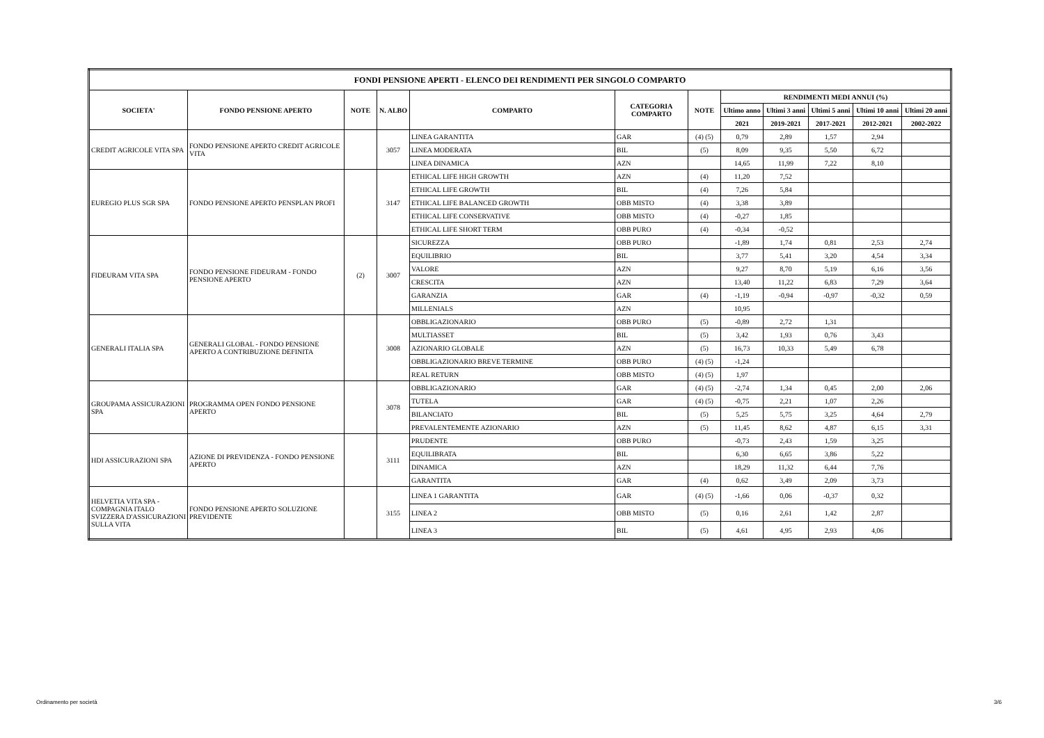| FONDI PENSIONE APERTI - ELENCO DEI RENDIMENTI PER SINGOLO COMPARTO | | | | | | | | | | | |
| --- | --- | --- | --- | --- | --- | --- | --- | --- | --- | --- | --- |
| SOCIETA' | FONDO PENSIONE APERTO | NOTE | N. ALBO | COMPARTO | CATEGORIA COMPARTO | NOTE | RENDIMENTI MEDI ANNUI (%) | | | | |
| | | | | | | | Ultimo anno | Ultimi 3 anni | Ultimi 5 anni | Ultimi 10 anni | Ultimi 20 anni |
| | | | | | | | 2021 | 2019-2021 | 2017-2021 | 2012-2021 | 2002-2022 |
| CREDIT AGRICOLE VITA SPA | FONDO PENSIONE APERTO CREDIT AGRICOLE VITA | | 3057 | LINEA GARANTITA | GAR | (4) (5) | 0,79 | 2,89 | 1,57 | 2,94 | |
| | | | | LINEA MODERATA | BIL | (5) | 8,09 | 9,35 | 5,50 | 6,72 | |
| | | | | LINEA DINAMICA | AZN | | 14,65 | 11,99 | 7,22 | 8,10 | |
| EUREGIO PLUS SGR SPA | FONDO PENSIONE APERTO PENSPLAN PROFI | | 3147 | ETHICAL LIFE HIGH GROWTH | AZN | (4) | 11,20 | 7,52 | | | |
| | | | | ETHICAL LIFE GROWTH | BIL | (4) | 7,26 | 5,84 | | | |
| | | | | ETHICAL LIFE BALANCED GROWTH | OBB MISTO | (4) | 3,38 | 3,89 | | | |
| | | | | ETHICAL LIFE CONSERVATIVE | OBB MISTO | (4) | -0,27 | 1,85 | | | |
| | | | | ETHICAL LIFE SHORT TERM | OBB PURO | (4) | -0,34 | -0,52 | | | |
| FIDEURAM VITA SPA | FONDO PENSIONE FIDEURAM - FONDO PENSIONE APERTO | (2) | 3007 | SICUREZZA | OBB PURO | | -1,89 | 1,74 | 0,81 | 2,53 | 2,74 |
| | | | | EQUILIBRIO | BIL | | 3,77 | 5,41 | 3,20 | 4,54 | 3,34 |
| | | | | VALORE | AZN | | 9,27 | 8,70 | 5,19 | 6,16 | 3,56 |
| | | | | CRESCITA | AZN | | 13,40 | 11,22 | 6,83 | 7,29 | 3,64 |
| | | | | GARANZIA | GAR | (4) | -1,19 | -0,94 | -0,97 | -0,32 | 0,59 |
| | | | | MILLENIALS | AZN | | 10,95 | | | | |
| GENERALI ITALIA SPA | GENERALI GLOBAL - FONDO PENSIONE APERTO A CONTRIBUZIONE DEFINITA | | 3008 | OBBLIGAZIONARIO | OBB PURO | (5) | -0,89 | 2,72 | 1,31 | | |
| | | | | MULTIASSET | BIL | (5) | 3,42 | 1,93 | 0,76 | 3,43 | |
| | | | | AZIONARIO GLOBALE | AZN | (5) | 16,73 | 10,33 | 5,49 | 6,78 | |
| | | | | OBBLIGAZIONARIO BREVE TERMINE | OBB PURO | (4) (5) | -1,24 | | | | |
| | | | | REAL RETURN | OBB MISTO | (4) (5) | 1,97 | | | | |
| GROUPAMA ASSICURAZIONI SPA | PROGRAMMA OPEN FONDO PENSIONE APERTO | | 3078 | OBBLIGAZIONARIO | GAR | (4) (5) | -2,74 | 1,34 | 0,45 | 2,00 | 2,06 |
| | | | | TUTELA | GAR | (4) (5) | -0,75 | 2,21 | 1,07 | 2,26 | |
| | | | | BILANCIATO | BIL | (5) | 5,25 | 5,75 | 3,25 | 4,64 | 2,79 |
| | | | | PREVALENTEMENTE AZIONARIO | AZN | (5) | 11,45 | 8,62 | 4,87 | 6,15 | 3,31 |
| HDI ASSICURAZIONI SPA | AZIONE DI PREVIDENZA - FONDO PENSIONE APERTO | | 3111 | PRUDENTE | OBB PURO | | -0,73 | 2,43 | 1,59 | 3,25 | |
| | | | | EQUILIBRATA | BIL | | 6,30 | 6,65 | 3,86 | 5,22 | |
| | | | | DINAMICA | AZN | | 18,29 | 11,32 | 6,44 | 7,76 | |
| | | | | GARANTITA | GAR | (4) | 0,62 | 3,49 | 2,09 | 3,73 | |
| HELVETIA VITA SPA - COMPAGNIA ITALO SVIZZERA D'ASSICURAZIONI SULLA VITA | FONDO PENSIONE APERTO SOLUZIONE PREVIDENTE | | 3155 | LINEA 1 GARANTITA | GAR | (4) (5) | -1,66 | 0,06 | -0,37 | 0,32 | |
| | | | | LINEA 2 | OBB MISTO | (5) | 0,16 | 2,61 | 1,42 | 2,87 | |
| | | | | LINEA 3 | BIL | (5) | 4,61 | 4,95 | 2,93 | 4,06 | |
Ordinamento per società 3/6